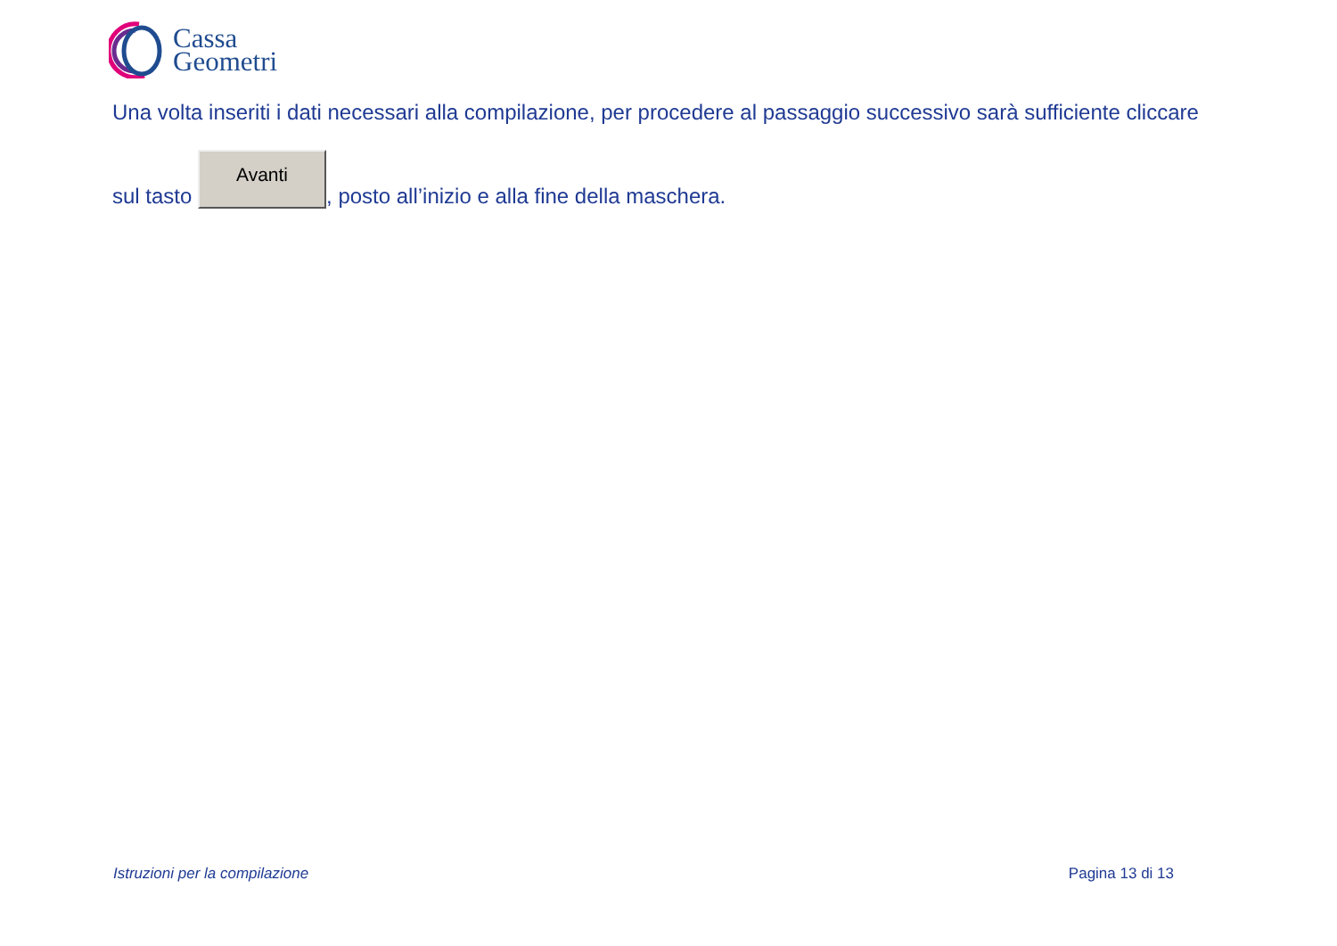Cassa
Geometri
Una volta inseriti i dati necessari alla compilazione, per procedere al passaggio successivo sarà sufficiente cliccare
sul tasto Avanti, posto all’inizio e alla fine della maschera.
Istruzioni per la compilazione Pagina 13 di 13